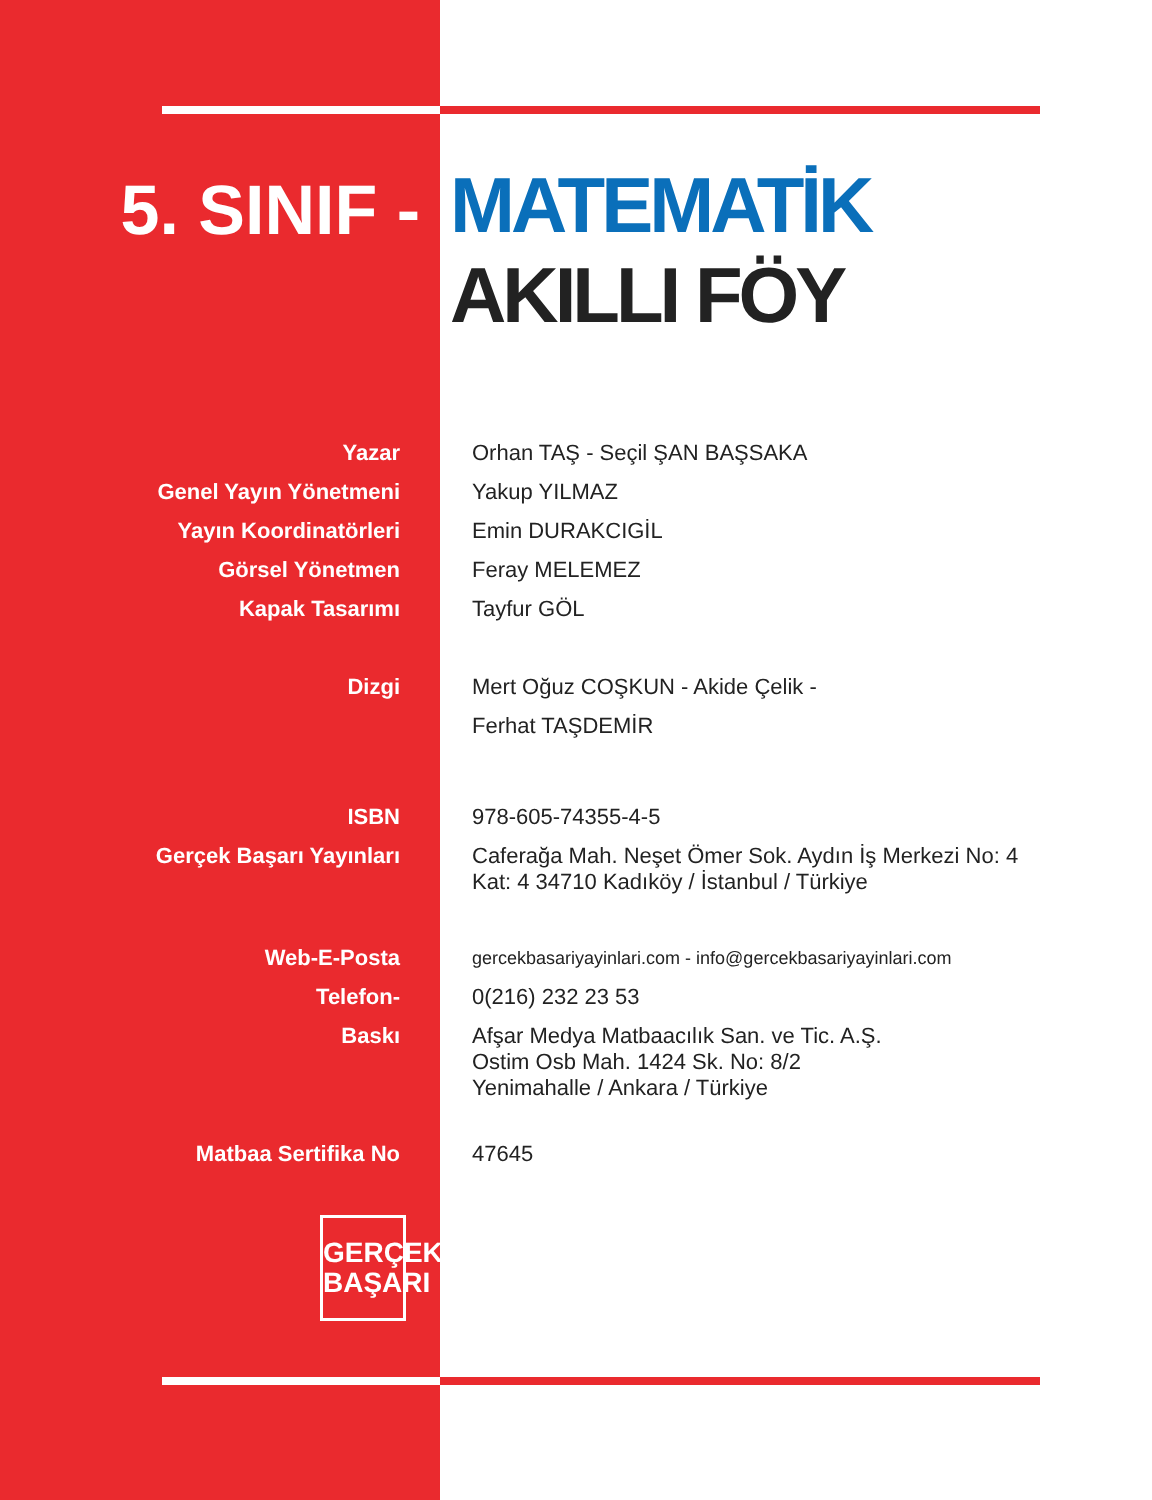5. SINIF -
MATEMATİK
AKILLI FÖY
Yazar Orhan TAŞ - Seçil ŞAN BAŞSAKA
Genel Yayın Yönetmeni Yakup YILMAZ
Yayın Koordinatörleri Emin DURAKCIGİL
Görsel Yönetmen Feray MELEMEZ
Kapak Tasarımı Tayfur GÖL
Dizgi Mert Oğuz COŞKUN - Akide Çelik -
Ferhat TAŞDEMİR
ISBN 978-605-74355-4-5
Gerçek Başarı Yayınları Caferağa Mah. Neşet Ömer Sok. Aydın İş Merkezi No: 4 Kat: 4 34710 Kadıköy / İstanbul / Türkiye
Web-E-Posta
gercekbasariyayinlari.com - info@gercekbasariyayinlari.com
Telefon- 0(216) 232 23 53
Baskı Afşar Medya Matbaacılık San. ve Tic. A.Ş.
Ostim Osb Mah. 1424 Sk. No: 8/2
Yenimahalle / Ankara / Türkiye
Matbaa Sertifika No 47645
GERÇEK
BAŞARI